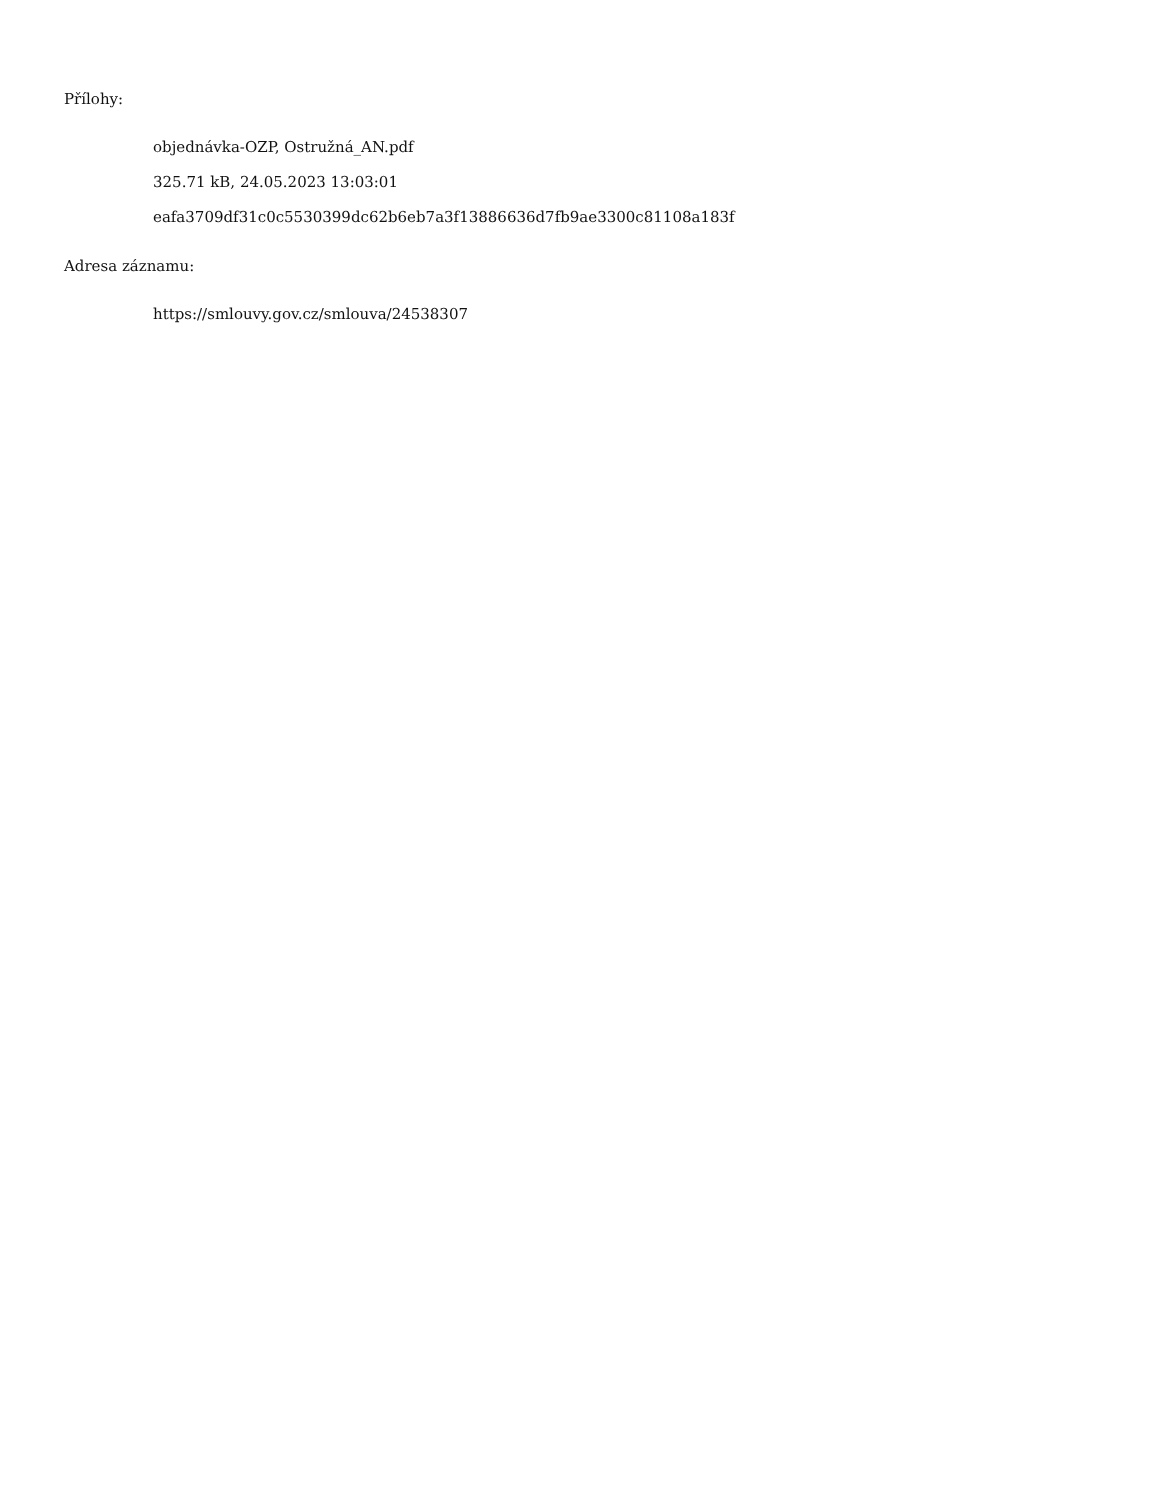Přílohy:
objednávka-OZP, Ostružná_AN.pdf
325.71 kB, 24.05.2023 13:03:01
eafa3709df31c0c5530399dc62b6eb7a3f13886636d7fb9ae3300c81108a183f
Adresa záznamu:
https://smlouvy.gov.cz/smlouva/24538307